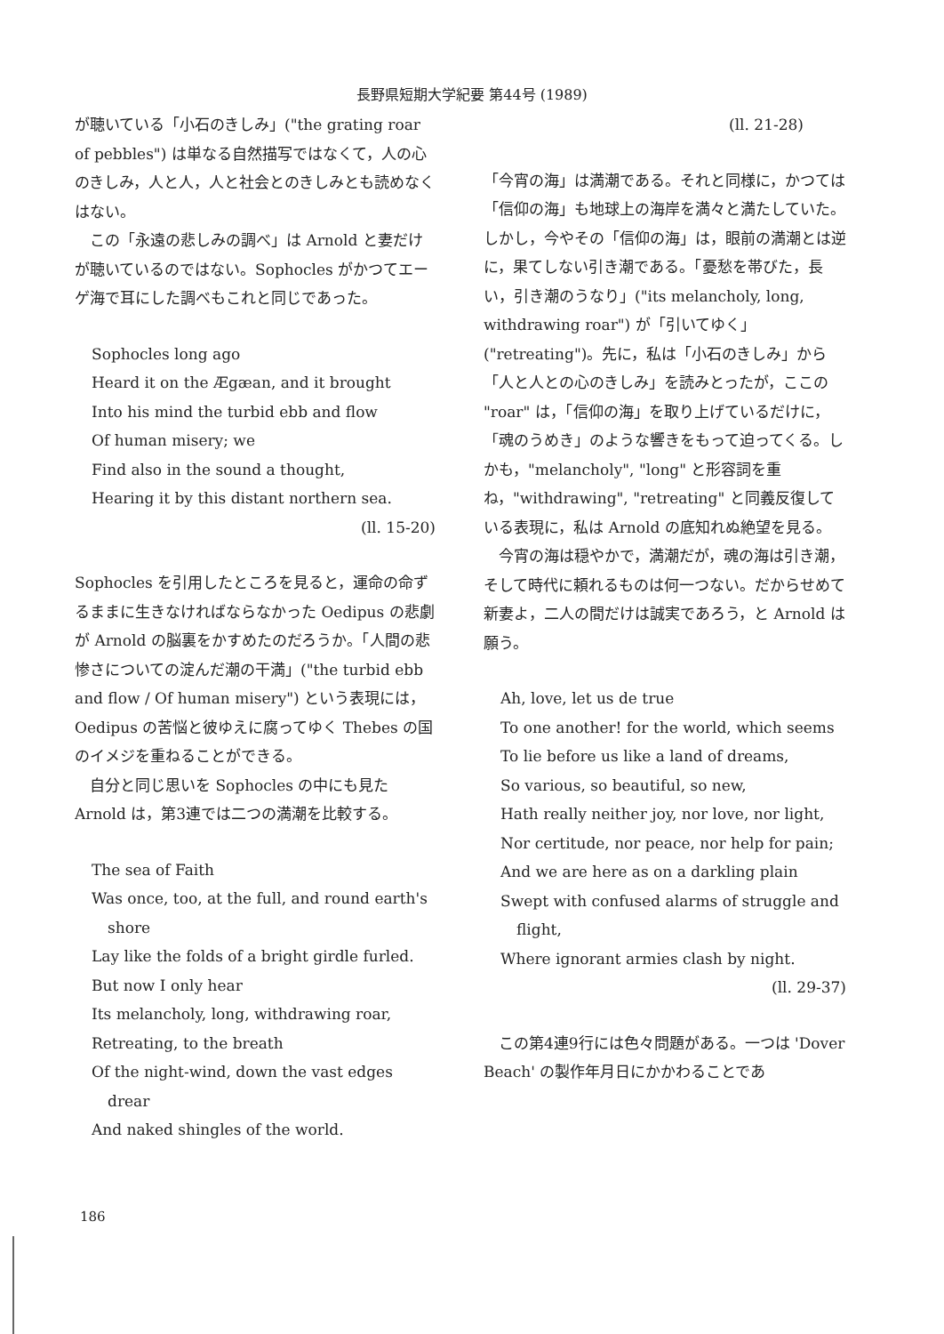長野県短期大学紀要 第44号 (1989)
が聴いている「小石のきしみ」("the grating roar of pebbles") は単なる自然描写ではなくて，人の心のきしみ，人と人，人と社会とのきしみとも読めなくはない。
この「永遠の悲しみの調べ」は Arnold と妻だけが聴いているのではない。Sophocles がかつてエーゲ海で耳にした調べもこれと同じであった。
Sophocles long ago
Heard it on the Ægæan, and it brought
Into his mind the turbid ebb and flow
Of human misery; we
Find also in the sound a thought,
Hearing it by this distant northern sea.
(ll. 15-20)
Sophocles を引用したところを見ると，運命の命ずるままに生きなければならなかった Oedipus の悲劇が Arnold の脳裏をかすめたのだろうか。「人間の悲惨さについての淀んだ潮の干満」("the turbid ebb and flow / Of human misery") という表現には，Oedipus の苦悩と彼ゆえに腐ってゆく Thebes の国のイメジを重ねることができる。
自分と同じ思いを Sophocles の中にも見た Arnold は，第3連では二つの満潮を比較する。
The sea of Faith
Was once, too, at the full, and round earth's shore
Lay like the folds of a bright girdle furled.
But now I only hear
Its melancholy, long, withdrawing roar,
Retreating, to the breath
Of the night-wind, down the vast edges drear
And naked shingles of the world.
(ll. 21-28)
「今宵の海」は満潮である。それと同様に，かつては「信仰の海」も地球上の海岸を満々と満たしていた。しかし，今やその「信仰の海」は，眼前の満潮とは逆に，果てしない引き潮である。「憂愁を帯びた，長い，引き潮のうなり」("its melancholy, long, withdrawing roar") が「引いてゆく」("retreating")。先に，私は「小石のきしみ」から「人と人との心のきしみ」を読みとったが，ここの "roar" は，「信仰の海」を取り上げているだけに，「魂のうめき」のような響きをもって迫ってくる。しかも，"melancholy", "long" と形容詞を重ね，"withdrawing", "retreating" と同義反復している表現に，私は Arnold の底知れぬ絶望を見る。
今宵の海は穏やかで，満潮だが，魂の海は引き潮，そして時代に頼れるものは何一つない。だからせめて新妻よ，二人の間だけは誠実であろう，と Arnold は願う。
Ah, love, let us de true
To one another! for the world, which seems
To lie before us like a land of dreams,
So various, so beautiful, so new,
Hath really neither joy, nor love, nor light,
Nor certitude, nor peace, nor help for pain;
And we are here as on a darkling plain
Swept with confused alarms of struggle and flight,
Where ignorant armies clash by night.
(ll. 29-37)
この第4連9行には色々問題がある。一つは 'Dover Beach' の製作年月日にかかわることであ
186